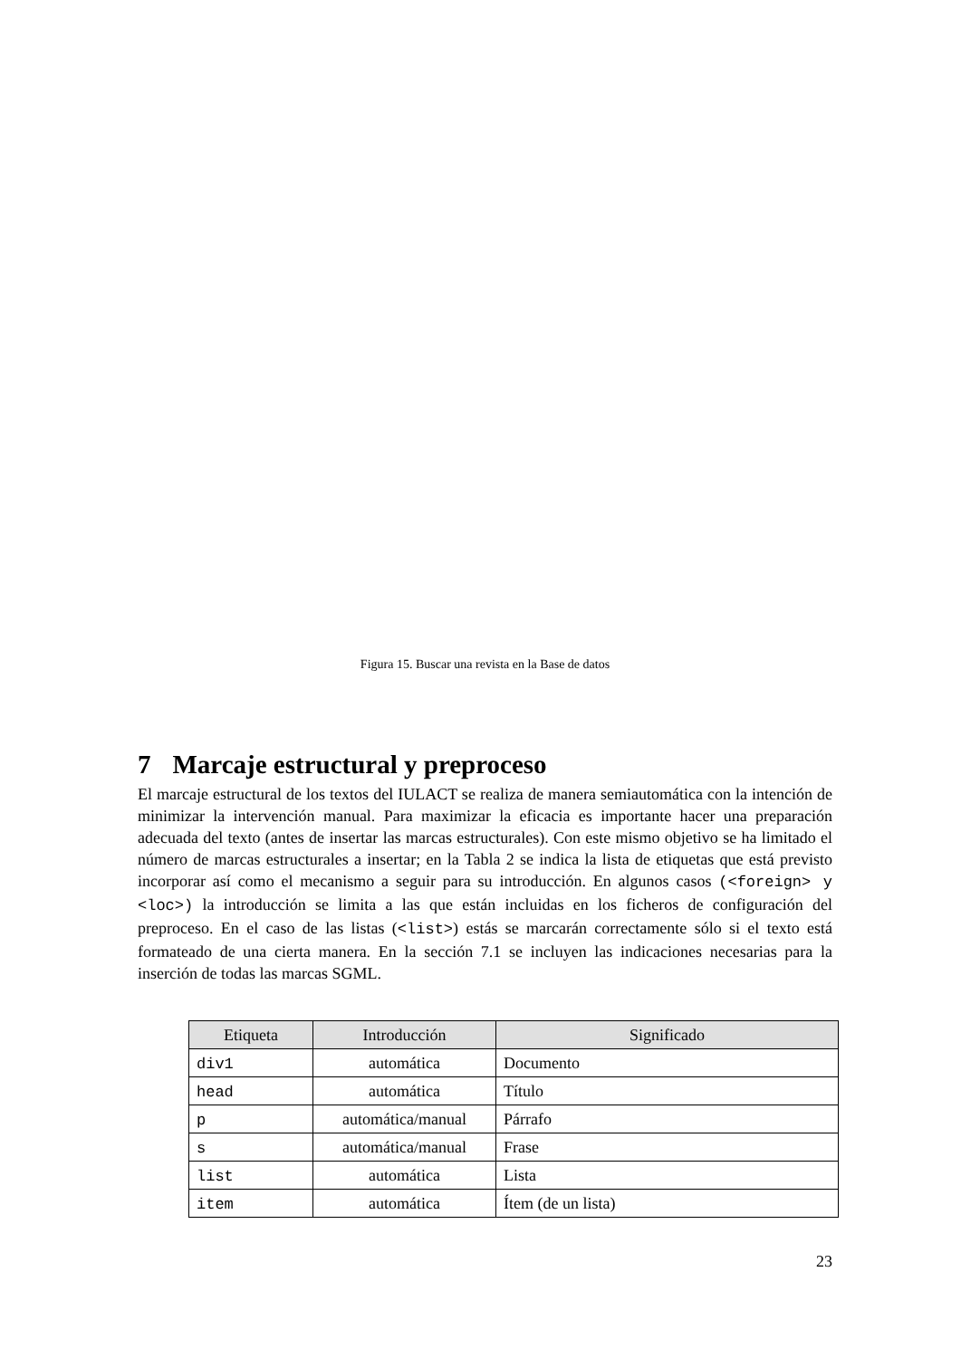Figura 15. Buscar una revista en la Base de datos
7 Marcaje estructural y preproceso
El marcaje estructural de los textos del IULACT se realiza de manera semiautomática con la intención de minimizar la intervención manual. Para maximizar la eficacia es importante hacer una preparación adecuada del texto (antes de insertar las marcas estructurales). Con este mismo objetivo se ha limitado el número de marcas estructurales a insertar; en la Tabla 2 se indica la lista de etiquetas que está previsto incorporar así como el mecanismo a seguir para su introducción. En algunos casos (<foreign> y <loc>) la introducción se limita a las que están incluidas en los ficheros de configuración del preproceso. En el caso de las listas (<list>) estás se marcarán correctamente sólo si el texto está formateado de una cierta manera. En la sección 7.1 se incluyen las indicaciones necesarias para la inserción de todas las marcas SGML.
| Etiqueta | Introducción | Significado |
| --- | --- | --- |
| div1 | automática | Documento |
| head | automática | Título |
| p | automática/manual | Párrafo |
| s | automática/manual | Frase |
| list | automática | Lista |
| item | automática | Ítem (de un lista) |
23